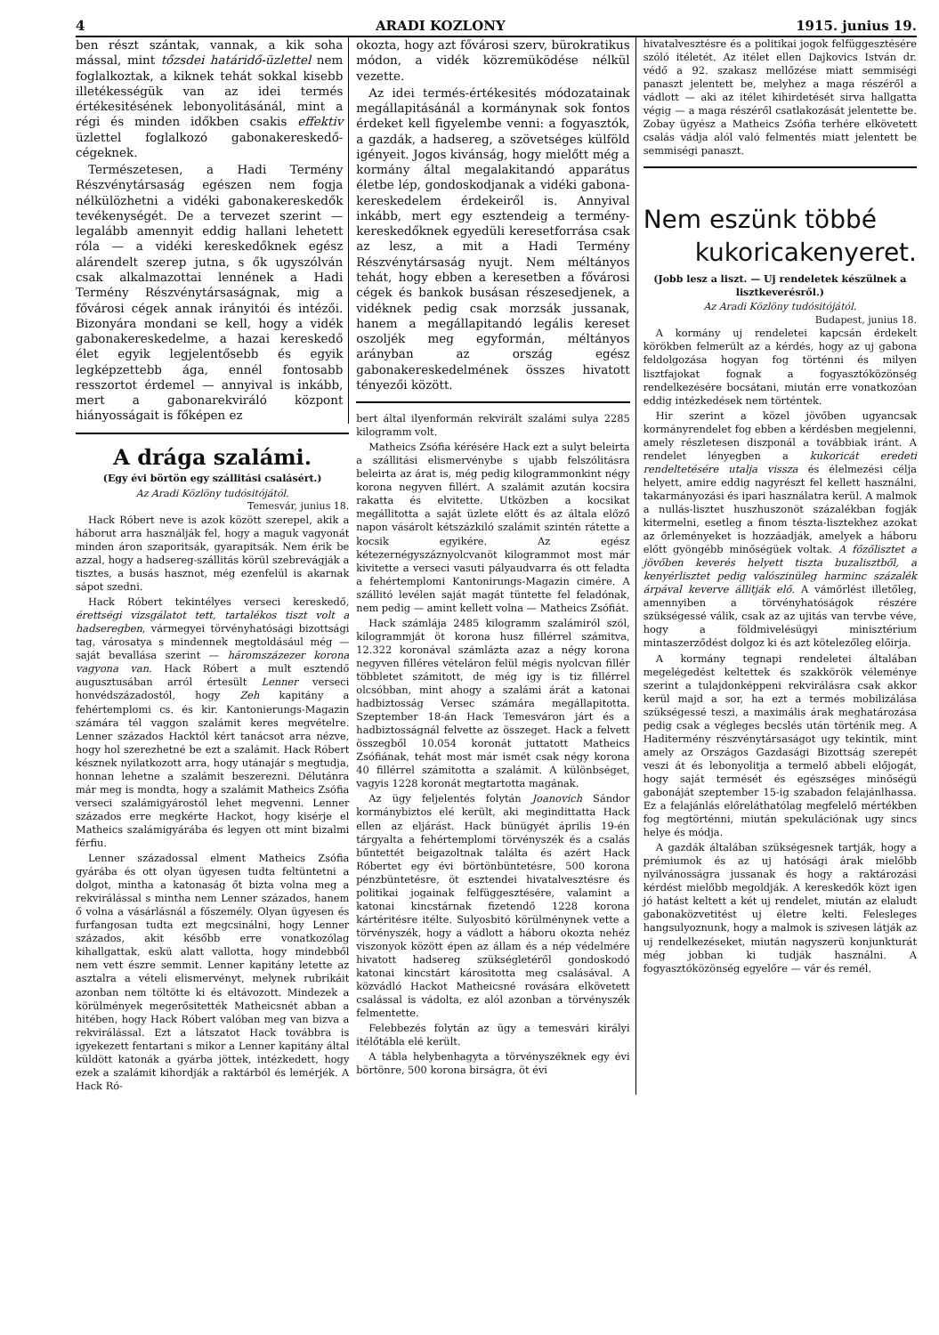4 ARADI KOZLONY 1915. junius 19.
ben részt szántak, vannak, a kik soha mással, mint tőzsdei határidő-üzlettel nem foglalkoztak, a kiknek tehát sokkal kisebb illetékességük van az idei termés értékesitésének lebonyolitásánál, mint a régi és minden időkben csakis effektiv üzlettel foglalkozó gabonakereskedő-cégeknek.
Természetesen, a Hadi Termény Részvénytársaság egészen nem fogja nélkülözhetni a vidéki gabonakereskedők tevékenységét. De a tervezet szerint — legalább amennyit eddig hallani lehetett róla — a vidéki kereskedőknek egész alárendelt szerep jutna, s ők ugyszólván csak alkalmazottai lennének a Hadi Termény Részvénytársaságnak, mig a fővárosi cégek annak irányitói és intézői. Bizonyára mondani se kell, hogy a vidék gabonakereskedelme, a hazai kereskedő élet egyik legjelentősebb és egyik legképzettebb ága, ennél fontosabb resszortot érdemel — annyival is inkább, mert a gabonarekviráló központ hiányosságait is főképen ez
A drága szalámi.
(Egy évi börtön egy szállitási csalásért.)
Az Aradi Közlöny tudósitójától.
Temesvár, junius 18.
Hack Róbert neve is azok között szerepel, akik a háborut arra használják fel, hogy a maguk vagyonát minden áron szaporitsák, gyarapitsák. Nem érik be azzal, hogy a hadsereg-szállitás körül szebrevágják a tisztes, a busás hasznot, még ezenfelül is akarnak sápot szedni.
Hack Róbert tekintélyes verseci kereskedő, érettségi vizsgálatot tett, tartalékos tiszt volt a hadseregben, vármegyei törvényhatósági bizottsági tag, városatya s mindennek megtoldásául még — saját bevallása szerint — háromszázezer korona vagyona van. Hack Róbert a mult esztendő augusztusában arról értesült Lenner verseci honvédszázadostól, hogy Zeh kapitány a fehértemplomi cs. és kir. Kantonierungs-Magazin számára tél vaggon szalámit keres megvételre. Lenner százados Hacktól kért tanácsot arra nézve, hogy hol szerezhetné be ezt a szalámit. Hack Róbert késznek nyilatkozott arra, hogy utánajár s megtudja, honnan lehetne a szalámit beszerezni. Délutánra már meg is mondta, hogy a szalámit Matheics Zsófia verseci szalámigyárostól lehet megvenni. Lenner százados erre megkérte Hackot, hogy kisérje el Matheics szalámigyárába és legyen ott mint bizalmi férfiu.
Lenner századossal elment Matheics Zsófia gyárába és ott olyan ügyesen tudta feltüntetni a dolgot, mintha a katonaság őt bizta volna meg a rekvirálással s mintha nem Lenner százados, hanem ő volna a vásárlásnál a főszemély. Olyan ügyesen és furfangosan tudta ezt megcsinálni, hogy Lenner százados, akit később erre vonatkozólag kihallgattak, eskü alatt vallotta, hogy mindebből nem vett észre semmit. Lenner kapitány letette az asztalra a vételi elismervényt, melynek rubrikáit azonban nem töltötte ki és eltávozott. Mindezek a körülmények megerősitették Matheicsnét abban a hitében, hogy Hack Róbert valóban meg van bizva a rekvirálással. Ezt a látszatot Hack továbbra is igyekezett fentartani s mikor a Lenner kapitány által küldött katonák a gyárba jöttek, intézkedett, hogy ezek a szalámit kihordják a raktárból és lemérjék. A Hack Ró-
okozta, hogy azt fővárosi szerv, bürokratikus módon, a vidék közremüködése nélkül vezette.
Az idei termés-értékesités módozatainak megállapitásánál a kormánynak sok fontos érdeket kell figyelembe venni: a fogyasztók, a gazdák, a hadsereg, a szövetséges külföld igényeit. Jogos kivánság, hogy mielőtt még a kormány által megalakitandó apparátus életbe lép, gondoskodjanak a vidéki gabona-kereskedelem érdekeiről is. Annyival inkább, mert egy esztendeig a termény-kereskedőknek egyedüli keresetforrása csak az lesz, a mit a Hadi Termény Részvénytársaság nyujt. Nem méltányos tehát, hogy ebben a keresetben a fővárosi cégek és bankok busásan részesedjenek, a vidéknek pedig csak morzsák jussanak, hanem a megállapitandó legális kereset oszoljék meg egyformán, méltányos arányban az ország egész gabonakereskedelmének összes hivatott tényezői között.
bert által ilyenformán rekvirált szalámi sulya 2285 kilogramm volt.
Matheics Zsófia kérésére Hack ezt a sulyt beleirta a szállitási elismervénybe s ujabb felszólitásra beleirta az árat is, még pedig kilogrammonkint négy korona negyven fillért. A szalámit azután kocsira rakatta és elvitette. Utközben a kocsikat megállitotta a saját üzlete előtt és az általa előző napon vásárolt kétszázkiló szalámit szintén rátette a kocsik egyikére. Az egész kétezernégyszáznyolcvanöt kilogrammot most már kivitette a verseci vasuti pályaudvarra és ott feladta a fehértemplomi Kantonirungs-Magazin cimére. A szállitó levélen saját magát tüntette fel feladónak, nem pedig — amint kellett volna — Matheics Zsófiát.
Hack számlája 2485 kilogramm szalámiról szól, kilogrammját öt korona husz fillérrel számitva, 12.322 koronával számlázta azaz a négy korona negyven filléres vételáron felül mégis nyolcvan fillér többletet számitott, de még igy is tiz fillérrel olcsóbban, mint ahogy a szalámi árát a katonai hadbiztosság Versec számára megállapitotta. Szeptember 18-án Hack Temesváron járt és a hadbiztosságnál felvette az összeget. Hack a felvett összegből 10.054 koronát juttatott Matheics Zsófiának, tehát most már ismét csak négy korona 40 fillérrel számitotta a szalámit. A különbséget, vagyis 1228 koronát megtartotta magának.
Az ügy feljelentés folytán Joanovich Sándor kormánybiztos elé került, aki megindittatta Hack ellen az eljárást. Hack bünügyét április 19-én tárgyalta a fehértemplomi törvényszék és a csalás bűntettét beigazoltnak találta és azért Hack Róbertet egy évi börtönbüntetésre, 500 korona pénzbüntetésre, öt esztendei hivatalvesztésre és politikai jogainak felfüggesztésére, valamint a katonai kincstárnak fizetendő 1228 korona kártéritésre itélte. Sulyosbitó körülménynek vette a törvényszék, hogy a vádlott a háboru okozta nehéz viszonyok között épen az állam és a nép védelmére hivatott hadsereg szükségletéről gondoskodó katonai kincstárt kárositotta meg csalásával. A közvádló Hackot Matheicsné rovására elkövetett csalással is vádolta, ez alól azonban a törvényszék felmentette.
Felebbezés folytán az ügy a temesvári királyi itélőtábla elé került.
A tábla helybenhagyta a törvényszéknek egy évi börtönre, 500 korona birságra, öt évi
hivatalvesztésre és a politikai jogok felfüggesztésére szóló itéletét. Az itélet ellen Dajkovics István dr. védő a 92. szakasz mellőzése miatt semmiségi panaszt jelentett be, melyhez a maga részéről a vádlott — aki az itélet kihirdetését sirva hallgatta végig — a maga részéről csatlakozását jelentette be. Zobay ügyész a Matheics Zsófia terhére elkövetett csalás vádja alól való felmentés miatt jelentett be semmiségi panaszt.
Nem eszünk többé
kukoricakenyeret.
(Jobb lesz a liszt. — Uj rendeletek készülnek a lisztkeverésről.)
Az Aradi Közlöny tudósitójától.
Budapest, junius 18.
A kormány uj rendeletei kapcsán érdekelt körökben felmerült az a kérdés, hogy az uj gabona feldolgozása hogyan fog történni és milyen lisztfajokat fognak a fogyasztóközönség rendelkezésére bocsátani, miután erre vonatkozóan eddig intézkedések nem történtek.
Hir szerint a közel jövőben ugyancsak kormányrendelet fog ebben a kérdésben megjelenni, amely részletesen diszponál a továbbiak iránt. A rendelet lényegben a kukoricát eredeti rendeltetésére utalja vissza és élelmezési célja helyett, amire eddig nagyrészt fel kellett használni, takarmányozási és ipari használatra kerül. A malmok a nullás-lisztet huszhuszonöt százalékban fogják kitermelni, esetleg a finom tészta-lisztekhez azokat az őrleményeket is hozzáadják, amelyek a háboru előtt gyöngébb minőségüek voltak. A főzőlisztet a jövőben keverés helyett tiszta buzalisztből, a kenyérlisztet pedig valószinüleg harminc százalék árpával keverve állitják elő. A vámőrlést illetőleg, amennyiben a törvényhatóságok részére szükségessé válik, csak az az ujitás van tervbe véve, hogy a földmivelésügyi minisztérium mintaszerződést dolgoz ki és azt kötelezőleg előirja.
A kormány tegnapi rendeletei általában megelégedést keltettek és szakkörök véleménye szerint a tulajdonképpeni rekvirálásra csak akkor kerül majd a sor, ha ezt a termés mobilizálása szükségessé teszi, a maximális árak meghatározása pedig csak a végleges becslés után történik meg. A Haditermény részvénytársaságot ugy tekintik, mint amely az Országos Gazdasági Bizottság szerepét veszi át és lebonyolitja a termelő abbeli előjogát, hogy saját termését és egészséges minőségü gabonáját szeptember 15-ig szabadon felajánlhassa. Ez a felajánlás előreláthatólag megfelelő mértékben fog megtörténni, miután spekulációnak ugy sincs helye és módja.
A gazdák általában szükségesnek tartják, hogy a prémiumok és az uj hatósági árak mielőbb nyilvánosságra jussanak és hogy a raktározási kérdést mielőbb megoldják. A kereskedők közt igen jó hatást keltett a két uj rendelet, miután az elaludt gabonaközvetitést uj életre kelti. Felesleges hangsulyoznunk, hogy a malmok is szivesen látják az uj rendelkezéseket, miután nagyszerü konjunkturát még jobban ki tudják használni. A fogyasztóközönség egyelőre — vár és remél.